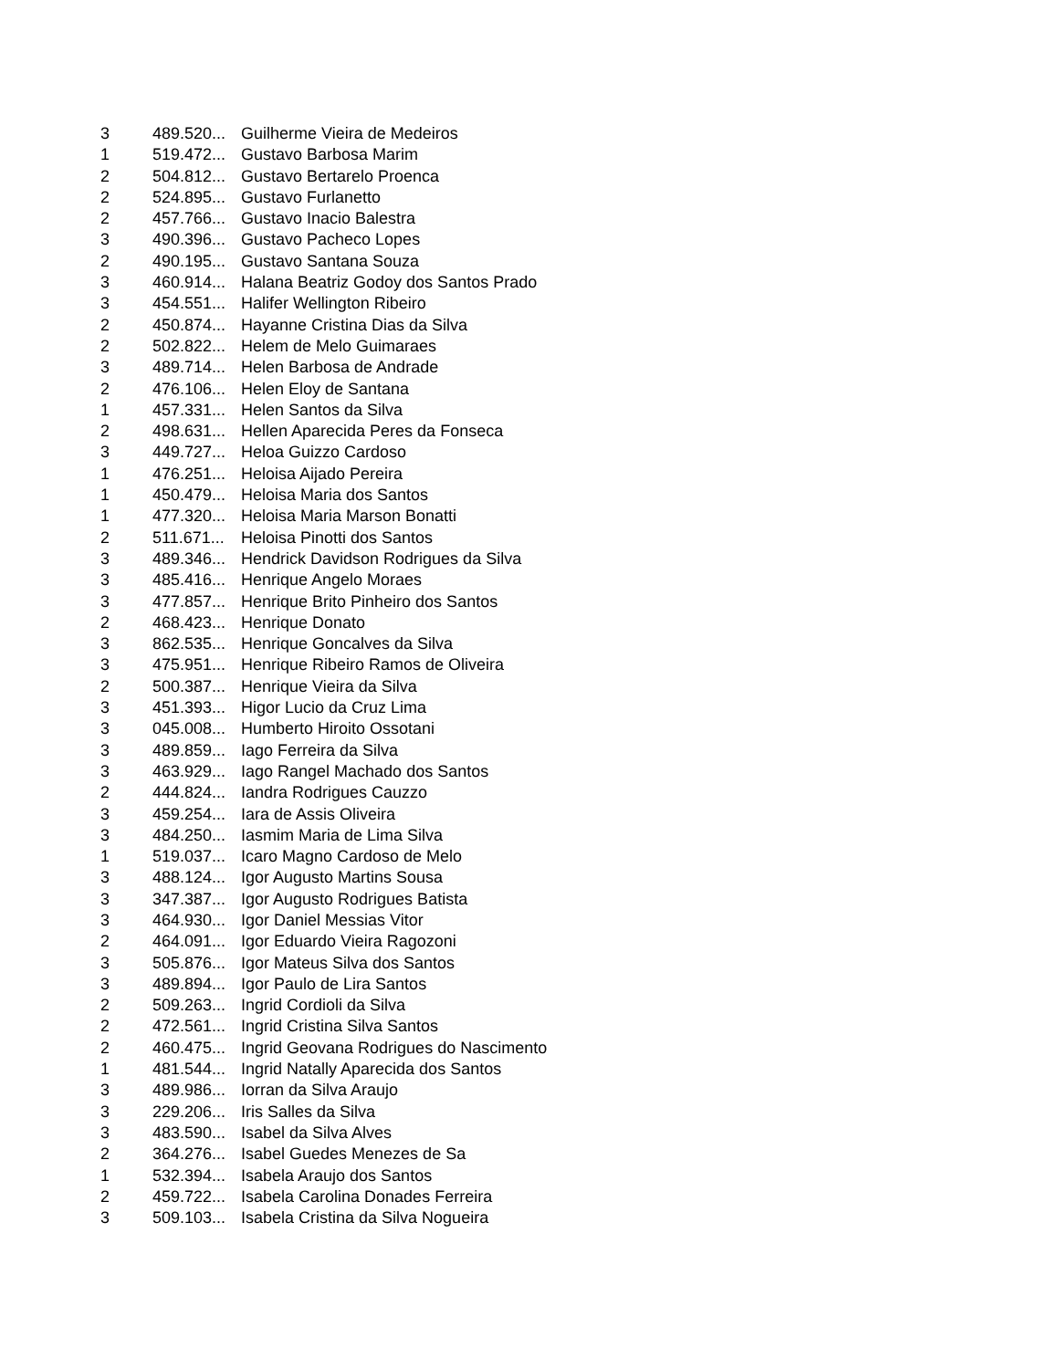| 3 | 489.520... | Guilherme Vieira de Medeiros |
| 1 | 519.472... | Gustavo Barbosa Marim |
| 2 | 504.812... | Gustavo Bertarelo Proenca |
| 2 | 524.895... | Gustavo Furlanetto |
| 2 | 457.766... | Gustavo Inacio Balestra |
| 3 | 490.396... | Gustavo Pacheco Lopes |
| 2 | 490.195... | Gustavo Santana Souza |
| 3 | 460.914... | Halana Beatriz Godoy dos Santos Prado |
| 3 | 454.551... | Halifer Wellington Ribeiro |
| 2 | 450.874... | Hayanne Cristina Dias da Silva |
| 2 | 502.822... | Helem de Melo Guimaraes |
| 3 | 489.714... | Helen Barbosa de Andrade |
| 2 | 476.106... | Helen Eloy de Santana |
| 1 | 457.331... | Helen Santos da Silva |
| 2 | 498.631... | Hellen Aparecida Peres da Fonseca |
| 3 | 449.727... | Heloa Guizzo Cardoso |
| 1 | 476.251... | Heloisa Aijado Pereira |
| 1 | 450.479... | Heloisa Maria dos Santos |
| 1 | 477.320... | Heloisa Maria Marson Bonatti |
| 2 | 511.671... | Heloisa Pinotti dos Santos |
| 3 | 489.346... | Hendrick Davidson Rodrigues da Silva |
| 3 | 485.416... | Henrique Angelo Moraes |
| 3 | 477.857... | Henrique Brito Pinheiro dos Santos |
| 2 | 468.423... | Henrique Donato |
| 3 | 862.535... | Henrique Goncalves da Silva |
| 3 | 475.951... | Henrique Ribeiro Ramos de Oliveira |
| 2 | 500.387... | Henrique Vieira da Silva |
| 3 | 451.393... | Higor Lucio da Cruz Lima |
| 3 | 045.008... | Humberto Hiroito Ossotani |
| 3 | 489.859... | Iago Ferreira da Silva |
| 3 | 463.929... | Iago Rangel Machado dos Santos |
| 2 | 444.824... | Iandra Rodrigues Cauzzo |
| 3 | 459.254... | Iara de Assis Oliveira |
| 3 | 484.250... | Iasmim Maria de Lima Silva |
| 1 | 519.037... | Icaro Magno Cardoso de Melo |
| 3 | 488.124... | Igor Augusto Martins Sousa |
| 3 | 347.387... | Igor Augusto Rodrigues Batista |
| 3 | 464.930... | Igor Daniel Messias Vitor |
| 2 | 464.091... | Igor Eduardo Vieira Ragozoni |
| 3 | 505.876... | Igor Mateus Silva dos Santos |
| 3 | 489.894... | Igor Paulo de Lira Santos |
| 2 | 509.263... | Ingrid Cordioli da Silva |
| 2 | 472.561... | Ingrid Cristina Silva Santos |
| 2 | 460.475... | Ingrid Geovana Rodrigues do Nascimento |
| 1 | 481.544... | Ingrid Natally Aparecida dos Santos |
| 3 | 489.986... | Iorran da Silva Araujo |
| 3 | 229.206... | Iris Salles da Silva |
| 3 | 483.590... | Isabel da Silva Alves |
| 2 | 364.276... | Isabel Guedes Menezes de Sa |
| 1 | 532.394... | Isabela Araujo dos Santos |
| 2 | 459.722... | Isabela Carolina Donades Ferreira |
| 3 | 509.103... | Isabela Cristina da Silva Nogueira |